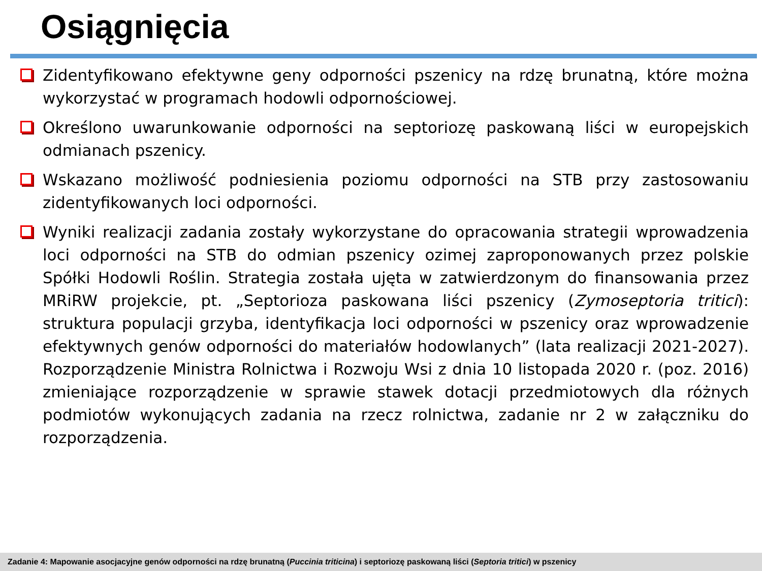Osiągnięcia
Zidentyfikowano efektywne geny odporności pszenicy na rdzę brunatną, które można wykorzystać w programach hodowli odpornościowej.
Określono uwarunkowanie odporności na septoriozę paskowaną liści w europejskich odmianach pszenicy.
Wskazano możliwość podniesienia poziomu odporności na STB przy zastosowaniu zidentyfikowanych loci odporności.
Wyniki realizacji zadania zostały wykorzystane do opracowania strategii wprowadzenia loci odporności na STB do odmian pszenicy ozimej zaproponowanych przez polskie Spółki Hodowli Roślin. Strategia została ujęta w zatwierdzonym do finansowania przez MRiRW projekcie, pt. „Septorioza paskowana liści pszenicy (Zymoseptoria tritici): struktura populacji grzyba, identyfikacja loci odporności w pszenicy oraz wprowadzenie efektywnych genów odporności do materiałów hodowlanych” (lata realizacji 2021-2027). Rozporządzenie Ministra Rolnictwa i Rozwoju Wsi z dnia 10 listopada 2020 r. (poz. 2016) zmieniające rozporządzenie w sprawie stawek dotacji przedmiotowych dla różnych podmiotów wykonujących zadania na rzecz rolnictwa, zadanie nr 2 w załączniku do rozporządzenia.
Zadanie 4: Mapowanie asocjacyjne genów odporności na rdzę brunatną (Puccinia triticina) i septoriozę paskowaną liści (Septoria tritici) w pszenicy